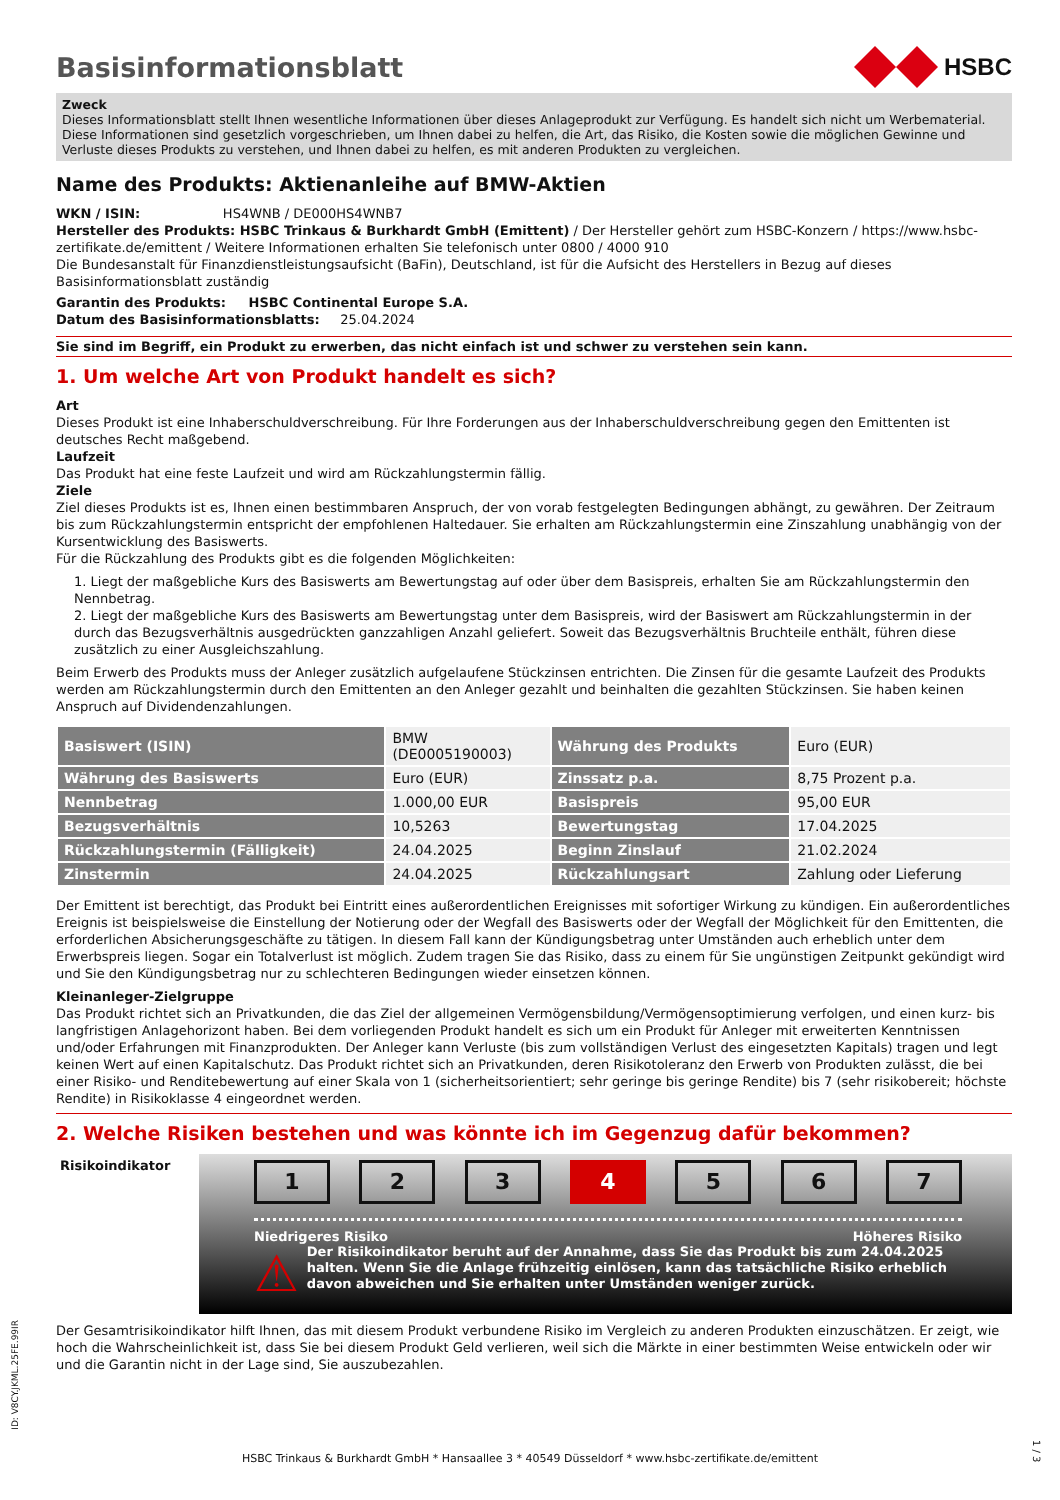Basisinformationsblatt
HSBC
Zweck
Dieses Informationsblatt stellt Ihnen wesentliche Informationen über dieses Anlageprodukt zur Verfügung. Es handelt sich nicht um Werbematerial. Diese Informationen sind gesetzlich vorgeschrieben, um Ihnen dabei zu helfen, die Art, das Risiko, die Kosten sowie die möglichen Gewinne und Verluste dieses Produkts zu verstehen, und Ihnen dabei zu helfen, es mit anderen Produkten zu vergleichen.
Name des Produkts: Aktienanleihe auf BMW-Aktien
WKN / ISIN: HS4WNB / DE000HS4WNB7
Hersteller des Produkts: HSBC Trinkaus & Burkhardt GmbH (Emittent) / Der Hersteller gehört zum HSBC-Konzern / https://www.hsbc-zertifikate.de/emittent / Weitere Informationen erhalten Sie telefonisch unter 0800 / 4000 910
Die Bundesanstalt für Finanzdienstleistungsaufsicht (BaFin), Deutschland, ist für die Aufsicht des Herstellers in Bezug auf dieses Basisinformationsblatt zuständig
Garantin des Produkts: HSBC Continental Europe S.A.
Datum des Basisinformationsblatts: 25.04.2024
Sie sind im Begriff, ein Produkt zu erwerben, das nicht einfach ist und schwer zu verstehen sein kann.
1. Um welche Art von Produkt handelt es sich?
Art
Dieses Produkt ist eine Inhaberschuldverschreibung. Für Ihre Forderungen aus der Inhaberschuldverschreibung gegen den Emittenten ist deutsches Recht maßgebend.
Laufzeit
Das Produkt hat eine feste Laufzeit und wird am Rückzahlungstermin fällig.
Ziele
Ziel dieses Produkts ist es, Ihnen einen bestimmbaren Anspruch, der von vorab festgelegten Bedingungen abhängt, zu gewähren. Der Zeitraum bis zum Rückzahlungstermin entspricht der empfohlenen Haltedauer. Sie erhalten am Rückzahlungstermin eine Zinszahlung unabhängig von der Kursentwicklung des Basiswerts.
Für die Rückzahlung des Produkts gibt es die folgenden Möglichkeiten:
1. Liegt der maßgebliche Kurs des Basiswerts am Bewertungstag auf oder über dem Basispreis, erhalten Sie am Rückzahlungstermin den Nennbetrag.
2. Liegt der maßgebliche Kurs des Basiswerts am Bewertungstag unter dem Basispreis, wird der Basiswert am Rückzahlungstermin in der durch das Bezugsverhältnis ausgedrückten ganzzahligen Anzahl geliefert. Soweit das Bezugsverhältnis Bruchteile enthält, führen diese zusätzlich zu einer Ausgleichszahlung.
Beim Erwerb des Produkts muss der Anleger zusätzlich aufgelaufene Stückzinsen entrichten. Die Zinsen für die gesamte Laufzeit des Produkts werden am Rückzahlungstermin durch den Emittenten an den Anleger gezahlt und beinhalten die gezahlten Stückzinsen. Sie haben keinen Anspruch auf Dividendenzahlungen.
| Basiswert (ISIN) | BMW (DE0005190003) | Währung des Produkts | Euro (EUR) |
| Währung des Basiswerts | Euro (EUR) | Zinssatz p.a. | 8,75 Prozent p.a. |
| Nennbetrag | 1.000,00 EUR | Basispreis | 95,00 EUR |
| Bezugsverhältnis | 10,5263 | Bewertungstag | 17.04.2025 |
| Rückzahlungstermin (Fälligkeit) | 24.04.2025 | Beginn Zinslauf | 21.02.2024 |
| Zinstermin | 24.04.2025 | Rückzahlungsart | Zahlung oder Lieferung |
Der Emittent ist berechtigt, das Produkt bei Eintritt eines außerordentlichen Ereignisses mit sofortiger Wirkung zu kündigen. Ein außerordentliches Ereignis ist beispielsweise die Einstellung der Notierung oder der Wegfall des Basiswerts oder der Wegfall der Möglichkeit für den Emittenten, die erforderlichen Absicherungsgeschäfte zu tätigen. In diesem Fall kann der Kündigungsbetrag unter Umständen auch erheblich unter dem Erwerbspreis liegen. Sogar ein Totalverlust ist möglich. Zudem tragen Sie das Risiko, dass zu einem für Sie ungünstigen Zeitpunkt gekündigt wird und Sie den Kündigungsbetrag nur zu schlechteren Bedingungen wieder einsetzen können.
Kleinanleger-Zielgruppe
Das Produkt richtet sich an Privatkunden, die das Ziel der allgemeinen Vermögensbildung/Vermögensoptimierung verfolgen, und einen kurz- bis langfristigen Anlagehorizont haben. Bei dem vorliegenden Produkt handelt es sich um ein Produkt für Anleger mit erweiterten Kenntnissen und/oder Erfahrungen mit Finanzprodukten. Der Anleger kann Verluste (bis zum vollständigen Verlust des eingesetzten Kapitals) tragen und legt keinen Wert auf einen Kapitalschutz. Das Produkt richtet sich an Privatkunden, deren Risikotoleranz den Erwerb von Produkten zulässt, die bei einer Risiko- und Renditebewertung auf einer Skala von 1 (sicherheitsorientiert; sehr geringe bis geringe Rendite) bis 7 (sehr risikobereit; höchste Rendite) in Risikoklasse 4 eingeordnet werden.
2. Welche Risiken bestehen und was könnte ich im Gegenzug dafür bekommen?
Risikoindikator
1 2 3 4 5 6 7
Niedrigeres Risiko Höheres Risiko
⚠
Der Risikoindikator beruht auf der Annahme, dass Sie das Produkt bis zum 24.04.2025 halten. Wenn Sie die Anlage frühzeitig einlösen, kann das tatsächliche Risiko erheblich davon abweichen und Sie erhalten unter Umständen weniger zurück.
Der Gesamtrisikoindikator hilft Ihnen, das mit diesem Produkt verbundene Risiko im Vergleich zu anderen Produkten einzuschätzen. Er zeigt, wie hoch die Wahrscheinlichkeit ist, dass Sie bei diesem Produkt Geld verlieren, weil sich die Märkte in einer bestimmten Weise entwickeln oder wir und die Garantin nicht in der Lage sind, Sie auszubezahlen.
ID: V8CY.JKML.25FE.99IR
HSBC Trinkaus & Burkhardt GmbH * Hansaallee 3 * 40549 Düsseldorf * www.hsbc-zertifikate.de/emittent
1 / 3